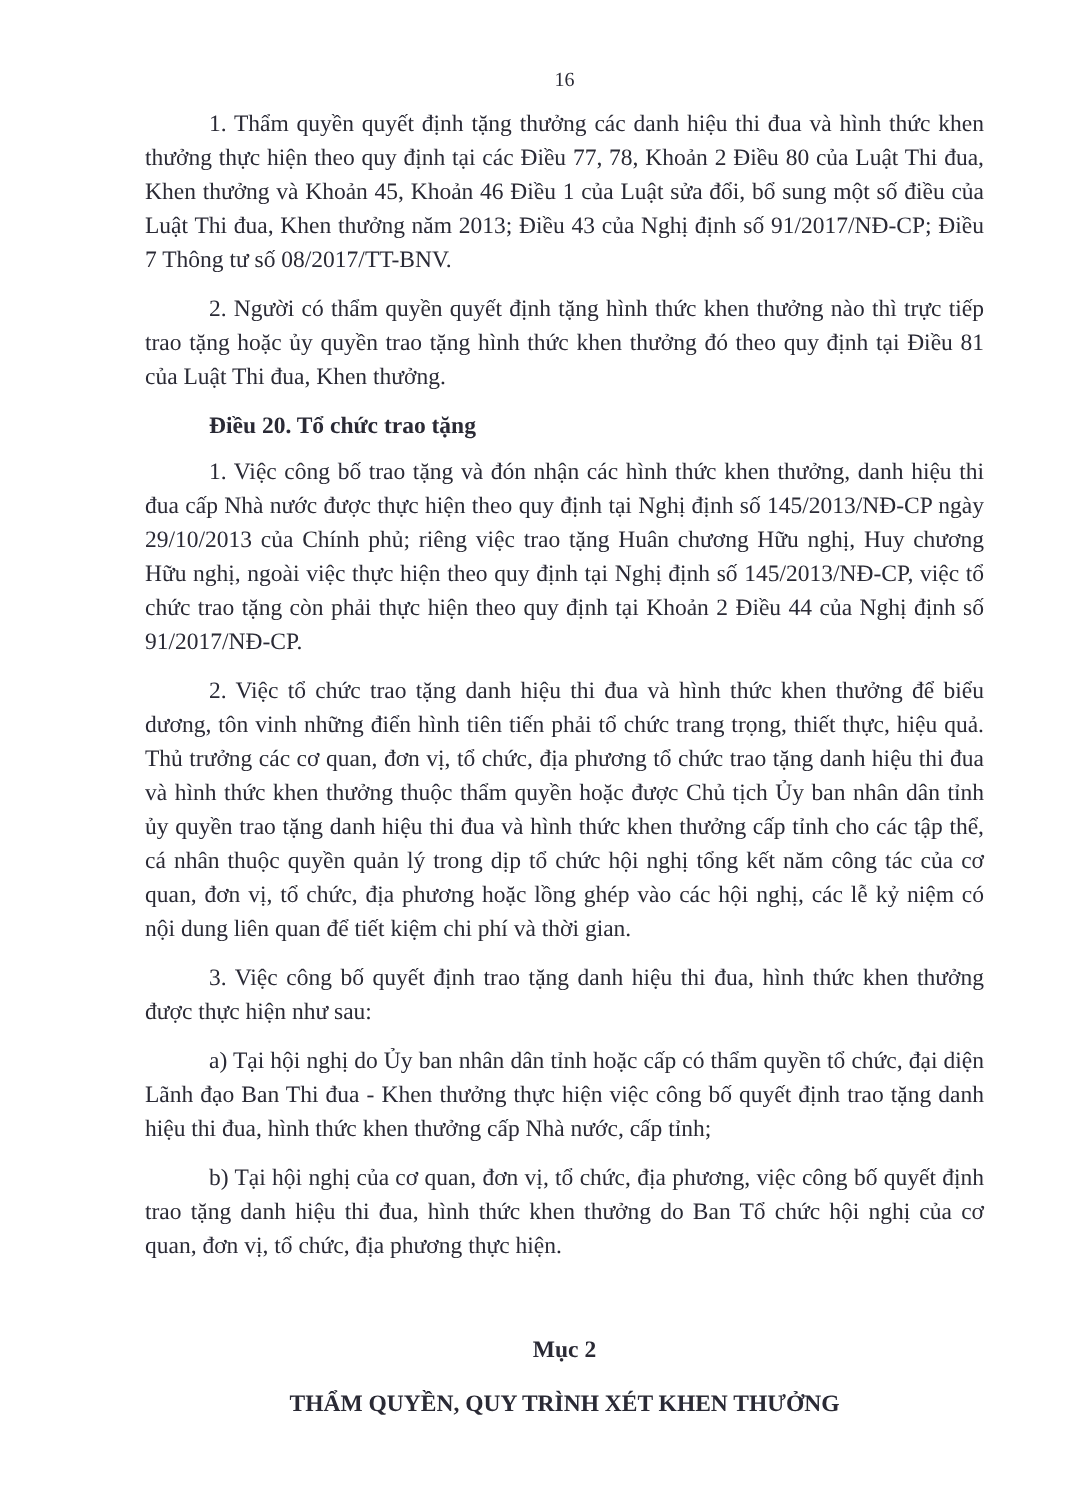16
1. Thẩm quyền quyết định tặng thưởng các danh hiệu thi đua và hình thức khen thưởng thực hiện theo quy định tại các Điều 77, 78, Khoản 2 Điều 80 của Luật Thi đua, Khen thưởng và Khoản 45, Khoản 46 Điều 1 của Luật sửa đổi, bổ sung một số điều của Luật Thi đua, Khen thưởng năm 2013; Điều 43 của Nghị định số 91/2017/NĐ-CP; Điều 7 Thông tư số 08/2017/TT-BNV.
2. Người có thẩm quyền quyết định tặng hình thức khen thưởng nào thì trực tiếp trao tặng hoặc ủy quyền trao tặng hình thức khen thưởng đó theo quy định tại Điều 81 của Luật Thi đua, Khen thưởng.
Điều 20. Tổ chức trao tặng
1. Việc công bố trao tặng và đón nhận các hình thức khen thưởng, danh hiệu thi đua cấp Nhà nước được thực hiện theo quy định tại Nghị định số 145/2013/NĐ-CP ngày 29/10/2013 của Chính phủ; riêng việc trao tặng Huân chương Hữu nghị, Huy chương Hữu nghị, ngoài việc thực hiện theo quy định tại Nghị định số 145/2013/NĐ-CP, việc tổ chức trao tặng còn phải thực hiện theo quy định tại Khoản 2 Điều 44 của Nghị định số 91/2017/NĐ-CP.
2. Việc tổ chức trao tặng danh hiệu thi đua và hình thức khen thưởng để biểu dương, tôn vinh những điển hình tiên tiến phải tổ chức trang trọng, thiết thực, hiệu quả. Thủ trưởng các cơ quan, đơn vị, tổ chức, địa phương tổ chức trao tặng danh hiệu thi đua và hình thức khen thưởng thuộc thẩm quyền hoặc được Chủ tịch Ủy ban nhân dân tỉnh ủy quyền trao tặng danh hiệu thi đua và hình thức khen thưởng cấp tỉnh cho các tập thể, cá nhân thuộc quyền quản lý trong dịp tổ chức hội nghị tổng kết năm công tác của cơ quan, đơn vị, tổ chức, địa phương hoặc lồng ghép vào các hội nghị, các lễ kỷ niệm có nội dung liên quan để tiết kiệm chi phí và thời gian.
3. Việc công bố quyết định trao tặng danh hiệu thi đua, hình thức khen thưởng được thực hiện như sau:
a) Tại hội nghị do Ủy ban nhân dân tỉnh hoặc cấp có thẩm quyền tổ chức, đại diện Lãnh đạo Ban Thi đua - Khen thưởng thực hiện việc công bố quyết định trao tặng danh hiệu thi đua, hình thức khen thưởng cấp Nhà nước, cấp tỉnh;
b) Tại hội nghị của cơ quan, đơn vị, tổ chức, địa phương, việc công bố quyết định trao tặng danh hiệu thi đua, hình thức khen thưởng do Ban Tổ chức hội nghị của cơ quan, đơn vị, tổ chức, địa phương thực hiện.
Mục 2
THẨM QUYỀN, QUY TRÌNH XÉT KHEN THƯỞNG